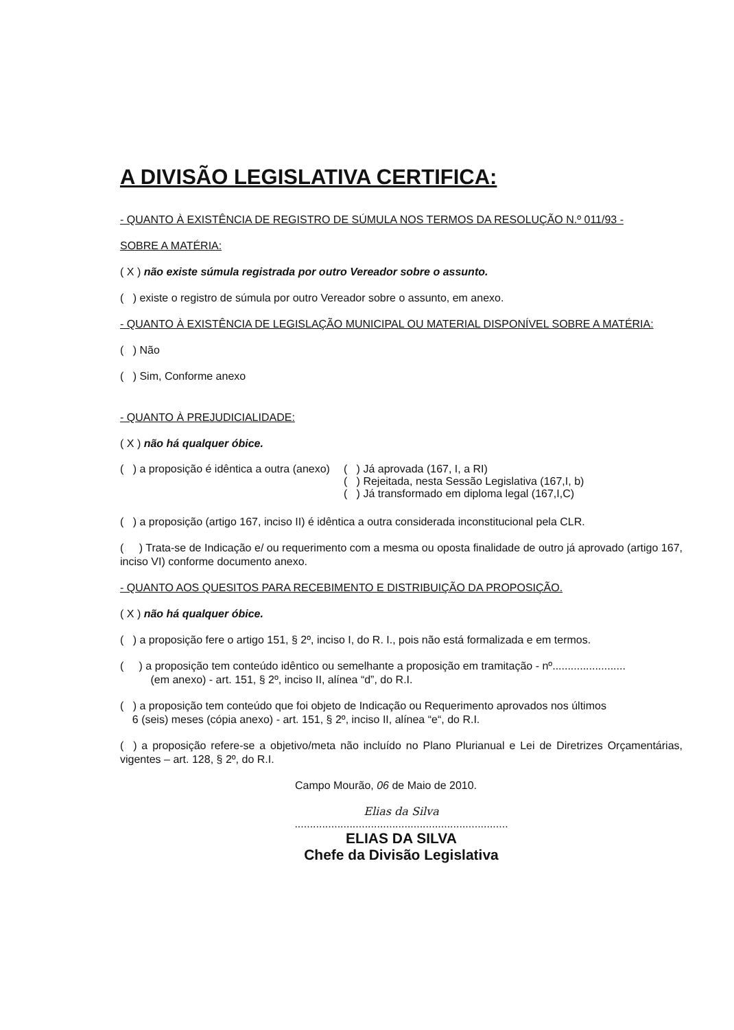A DIVISÃO LEGISLATIVA CERTIFICA:
- QUANTO À EXISTÊNCIA DE REGISTRO DE SÚMULA NOS TERMOS DA RESOLUÇÃO N.º 011/93 -
SOBRE A MATÉRIA:
( X ) não existe súmula registrada por outro Vereador sobre o assunto.
( ) existe o registro de súmula por outro Vereador sobre o assunto, em anexo.
- QUANTO À EXISTÊNCIA DE LEGISLAÇÃO MUNICIPAL OU MATERIAL DISPONÍVEL SOBRE A MATÉRIA:
( ) Não
( ) Sim, Conforme anexo
- QUANTO À PREJUDICIALIDADE:
( X ) não há qualquer óbice.
( ) a proposição é idêntica a outra (anexo)
( ) Já aprovada (167, I, a RI)
( ) Rejeitada, nesta Sessão Legislativa (167,I, b)
( ) Já transformado em diploma legal (167,I,C)
( ) a proposição (artigo 167, inciso II) é idêntica a outra considerada inconstitucional pela CLR.
( ) Trata-se de Indicação e/ ou requerimento com a mesma ou oposta finalidade de outro já aprovado (artigo 167, inciso VI) conforme documento anexo.
- QUANTO AOS QUESITOS PARA RECEBIMENTO E DISTRIBUIÇÃO DA PROPOSIÇÃO.
( X ) não há qualquer óbice.
( ) a proposição fere o artigo 151, § 2º, inciso I, do R. I., pois não está formalizada e em termos.
( ) a proposição tem conteúdo idêntico ou semelhante a proposição em tramitação - nº........................
(em anexo) - art. 151, § 2º, inciso II, alínea “d”, do R.I.
( ) a proposição tem conteúdo que foi objeto de Indicação ou Requerimento aprovados nos últimos
6 (seis) meses (cópia anexo) - art. 151, § 2º, inciso II, alínea “e“, do R.I.
( ) a proposição refere-se a objetivo/meta não incluído no Plano Plurianual e Lei de Diretrizes Orçamentárias, vigentes – art. 128, § 2º, do R.I.
Campo Mourão, 06 de Maio de 2010.
Elias da Silva
......................................................................
ELIAS DA SILVA
Chefe da Divisão Legislativa